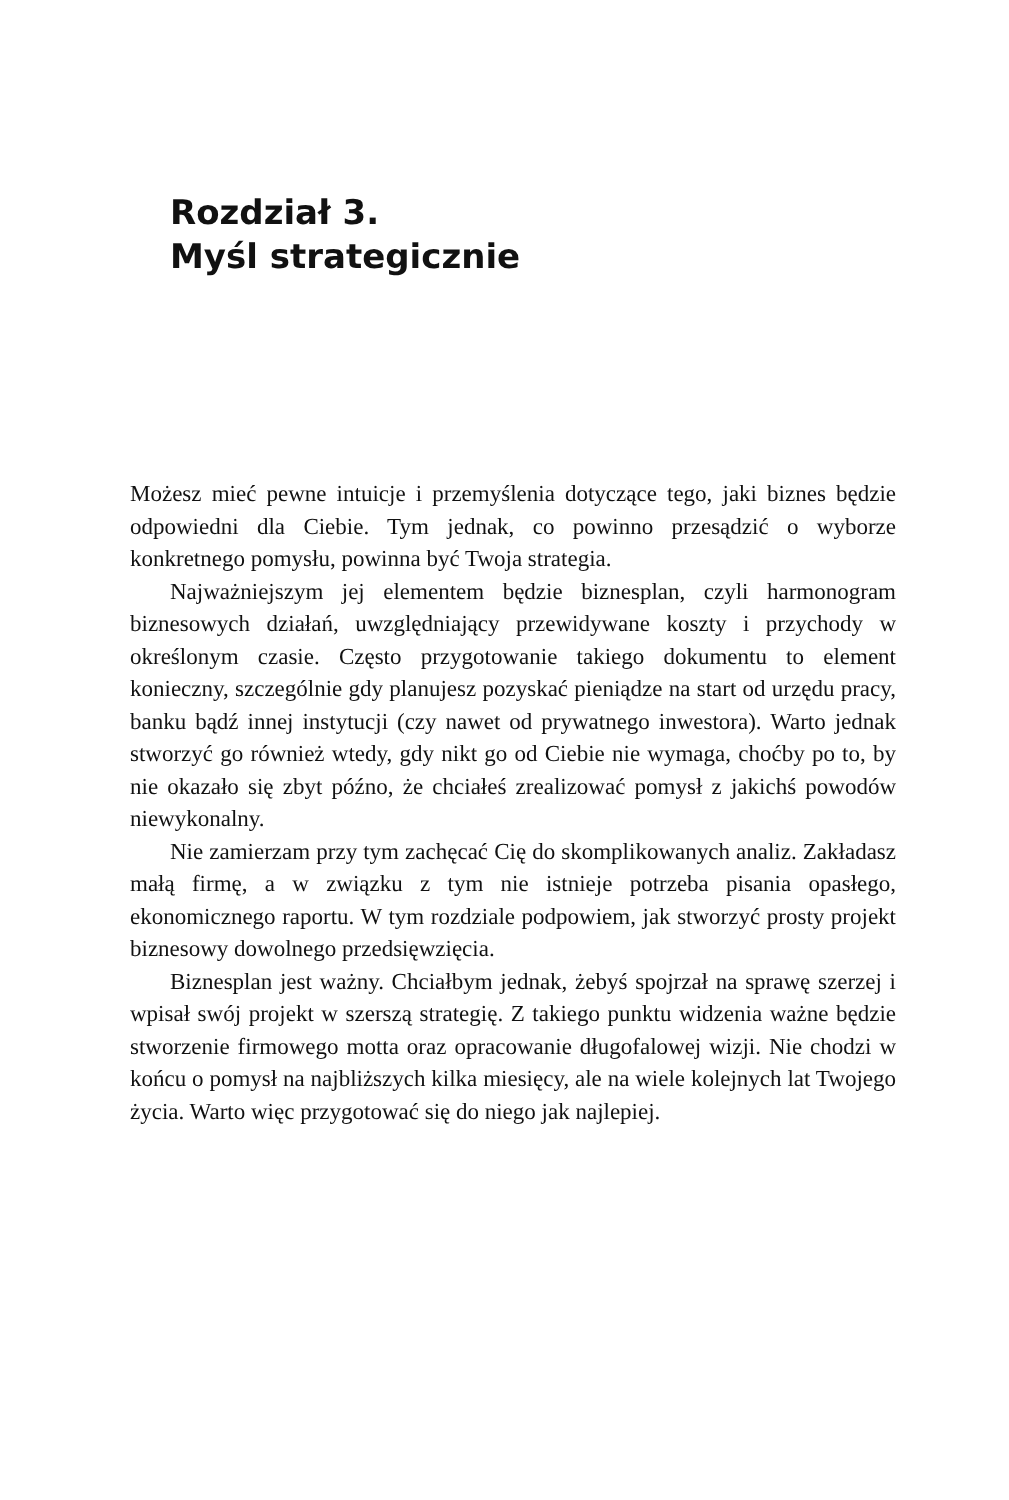Rozdział 3.
Myśl strategicznie
Możesz mieć pewne intuicje i przemyślenia dotyczące tego, jaki biznes będzie odpowiedni dla Ciebie. Tym jednak, co powinno przesądzić o wyborze konkretnego pomysłu, powinna być Twoja strategia.
Najważniejszym jej elementem będzie biznesplan, czyli harmonogram biznesowych działań, uwzględniający przewidywane koszty i przychody w określonym czasie. Często przygotowanie takiego dokumentu to element konieczny, szczególnie gdy planujesz pozyskać pieniądze na start od urzędu pracy, banku bądź innej instytucji (czy nawet od prywatnego inwestora). Warto jednak stworzyć go również wtedy, gdy nikt go od Ciebie nie wymaga, choćby po to, by nie okazało się zbyt późno, że chciałeś zrealizować pomysł z jakichś powodów niewykonalny.
Nie zamierzam przy tym zachęcać Cię do skomplikowanych analiz. Zakładasz małą firmę, a w związku z tym nie istnieje potrzeba pisania opasłego, ekonomicznego raportu. W tym rozdziale podpowiem, jak stworzyć prosty projekt biznesowy dowolnego przedsięwzięcia.
Biznesplan jest ważny. Chciałbym jednak, żebyś spojrzał na sprawę szerzej i wpisał swój projekt w szerszą strategię. Z takiego punktu widzenia ważne będzie stworzenie firmowego motta oraz opracowanie długofalowej wizji. Nie chodzi w końcu o pomysł na najbliższych kilka miesięcy, ale na wiele kolejnych lat Twojego życia. Warto więc przygotować się do niego jak najlepiej.